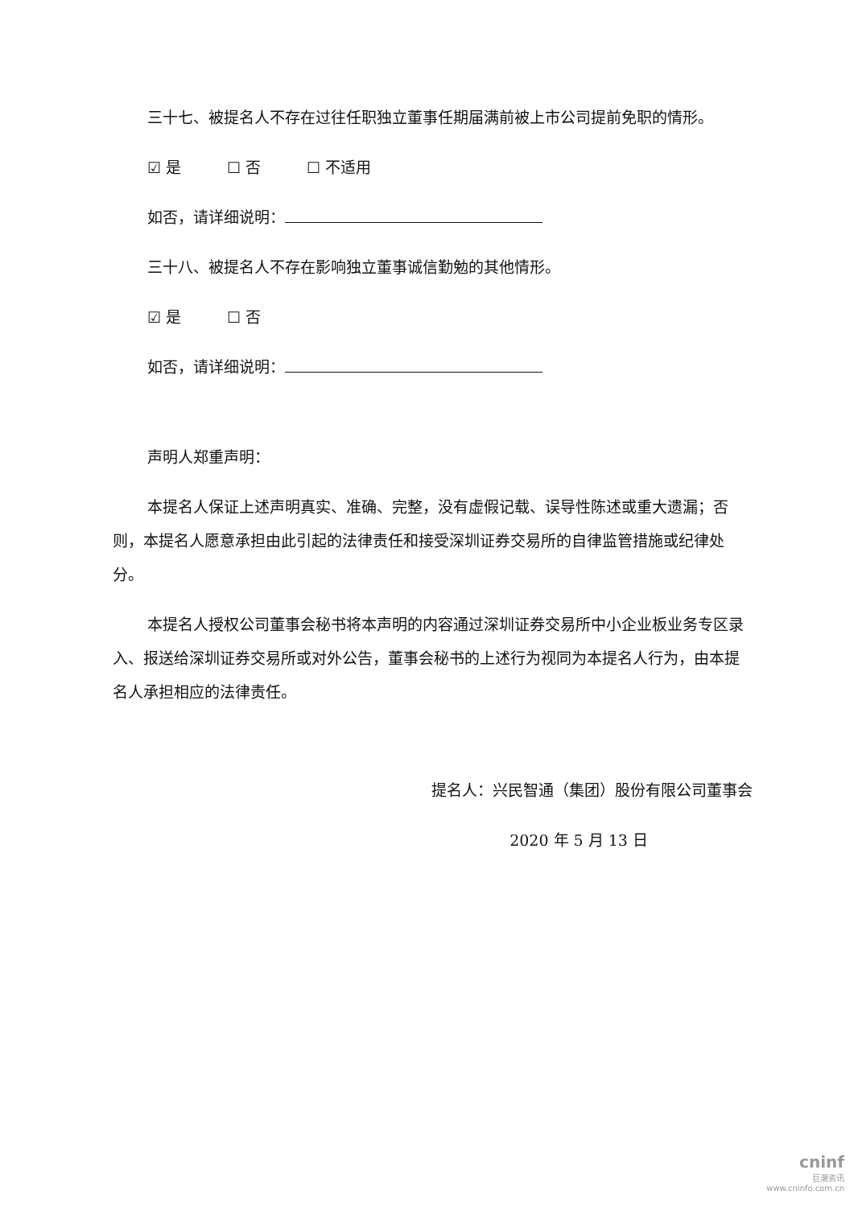三十七、被提名人不存在过往任职独立董事任期届满前被上市公司提前免职的情形。
☑ 是　　　☐ 否　　　☐ 不适用
如否，请详细说明：
三十八、被提名人不存在影响独立董事诚信勤勉的其他情形。
☑ 是　　　☐ 否
如否，请详细说明：
声明人郑重声明：
本提名人保证上述声明真实、准确、完整，没有虚假记载、误导性陈述或重大遗漏；否则，本提名人愿意承担由此引起的法律责任和接受深圳证券交易所的自律监管措施或纪律处分。
本提名人授权公司董事会秘书将本声明的内容通过深圳证券交易所中小企业板业务专区录入、报送给深圳证券交易所或对外公告，董事会秘书的上述行为视同为本提名人行为，由本提名人承担相应的法律责任。
提名人：兴民智通（集团）股份有限公司董事会
2020 年 5 月 13 日
cninf
巨潮资讯
www.cninfo.com.cn